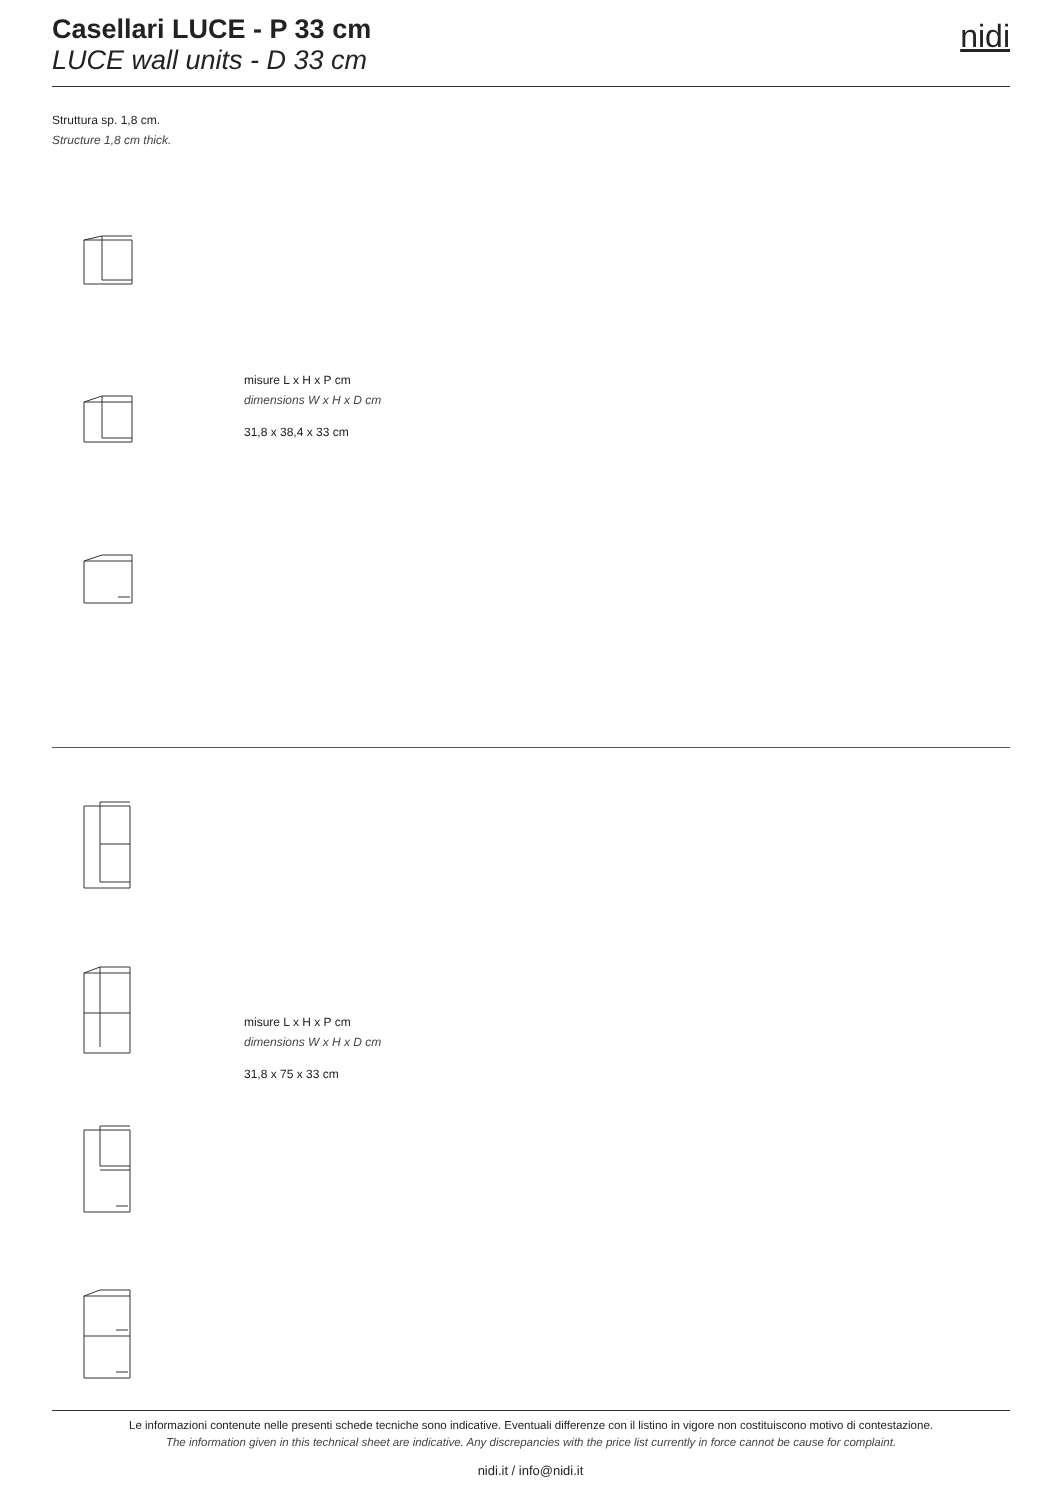Casellari LUCE - P 33 cm
LUCE wall units - D 33 cm
nidi
Struttura sp. 1,8 cm.
Structure 1,8 cm thick.
misure L x H x P cm
dimensions W x H x D cm
31,8 x 38,4 x 33 cm
misure L x H x P cm
dimensions W x H x D cm
31,8 x 75 x 33 cm
Le informazioni contenute nelle presenti schede tecniche sono indicative. Eventuali differenze con il listino in vigore non costituiscono motivo di contestazione.
The information given in this technical sheet are indicative. Any discrepancies with the price list currently in force cannot be cause for complaint.
nidi.it / info@nidi.it